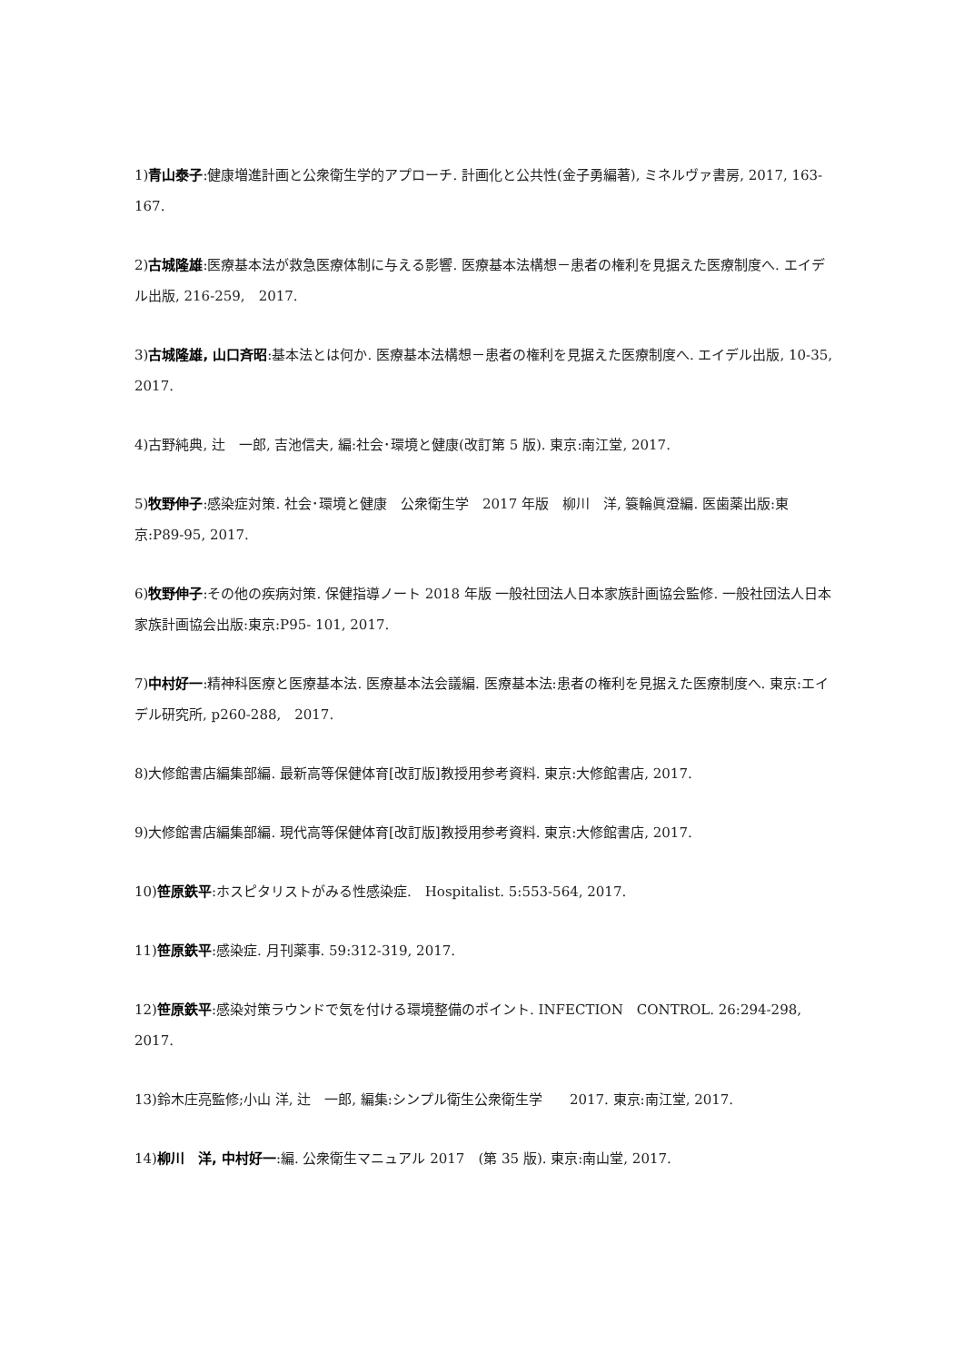1)青山泰子:健康増進計画と公衆衛生学的アプローチ. 計画化と公共性(金子勇編著), ミネルヴァ書房, 2017, 163-167.
2)古城隆雄:医療基本法が救急医療体制に与える影響. 医療基本法構想－患者の権利を見据えた医療制度へ. エイデル出版, 216-259,　2017.
3)古城隆雄, 山口斉昭:基本法とは何か. 医療基本法構想－患者の権利を見据えた医療制度へ. エイデル出版, 10-35, 2017.
4)古野純典, 辻　一郎, 吉池信夫, 編:社会･環境と健康(改訂第 5 版). 東京:南江堂, 2017.
5)牧野伸子:感染症対策. 社会･環境と健康　公衆衛生学　2017 年版　柳川　洋, 簑輪眞澄編. 医歯薬出版:東京:P89-95, 2017.
6)牧野伸子:その他の疾病対策. 保健指導ノート 2018 年版 一般社団法人日本家族計画協会監修. 一般社団法人日本家族計画協会出版:東京:P95- 101, 2017.
7)中村好一:精神科医療と医療基本法. 医療基本法会議編. 医療基本法:患者の権利を見据えた医療制度へ. 東京:エイデル研究所, p260-288,　2017.
8)大修館書店編集部編. 最新高等保健体育[改訂版]教授用参考資料. 東京:大修館書店, 2017.
9)大修館書店編集部編. 現代高等保健体育[改訂版]教授用参考資料. 東京:大修館書店, 2017.
10)笹原鉄平:ホスピタリストがみる性感染症.　Hospitalist. 5:553-564, 2017.
11)笹原鉄平:感染症. 月刊薬事. 59:312-319, 2017.
12)笹原鉄平:感染対策ラウンドで気を付ける環境整備のポイント. INFECTION　CONTROL. 26:294-298, 2017.
13)鈴木庄亮監修;小山 洋, 辻　一郎, 編集:シンプル衛生公衆衛生学　　2017. 東京:南江堂, 2017.
14)柳川　洋, 中村好一:編. 公衆衛生マニュアル 2017　(第 35 版). 東京:南山堂, 2017.